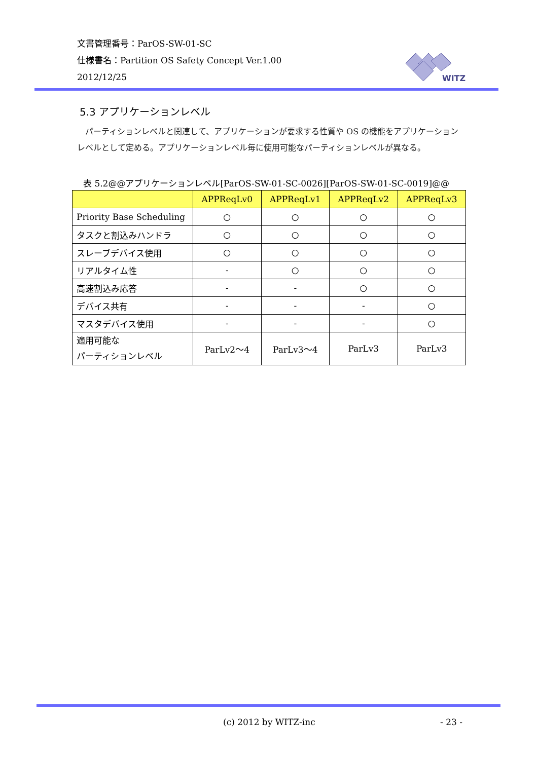文書管理番号：ParOS-SW-01-SC
仕様書名：Partition OS Safety Concept Ver.1.00
2012/12/25
WITZ
5.3 アプリケーションレベル
　パーティションレベルと関連して、アプリケーションが要求する性質や OS の機能をアプリケーションレベルとして定める。アプリケーションレベル毎に使用可能なパーティションレベルが異なる。
表 5.2@@アプリケーションレベル[ParOS-SW-01-SC-0026][ParOS-SW-01-SC-0019]@@
| | APPReqLv0 | APPReqLv1 | APPReqLv2 | APPReqLv3 |
| --- | --- | --- | --- | --- |
| Priority Base Scheduling | ○ | ○ | ○ | ○ |
| タスクと割込みハンドラ | ○ | ○ | ○ | ○ |
| スレーブデバイス使用 | ○ | ○ | ○ | ○ |
| リアルタイム性 | - | ○ | ○ | ○ |
| 高速割込み応答 | - | - | ○ | ○ |
| デバイス共有 | - | - | - | ○ |
| マスタデバイス使用 | - | - | - | ○ |
| 適用可能な パーティションレベル | ParLv2～4 | ParLv3～4 | ParLv3 | ParLv3 |
(c) 2012 by WITZ-inc - 23 -